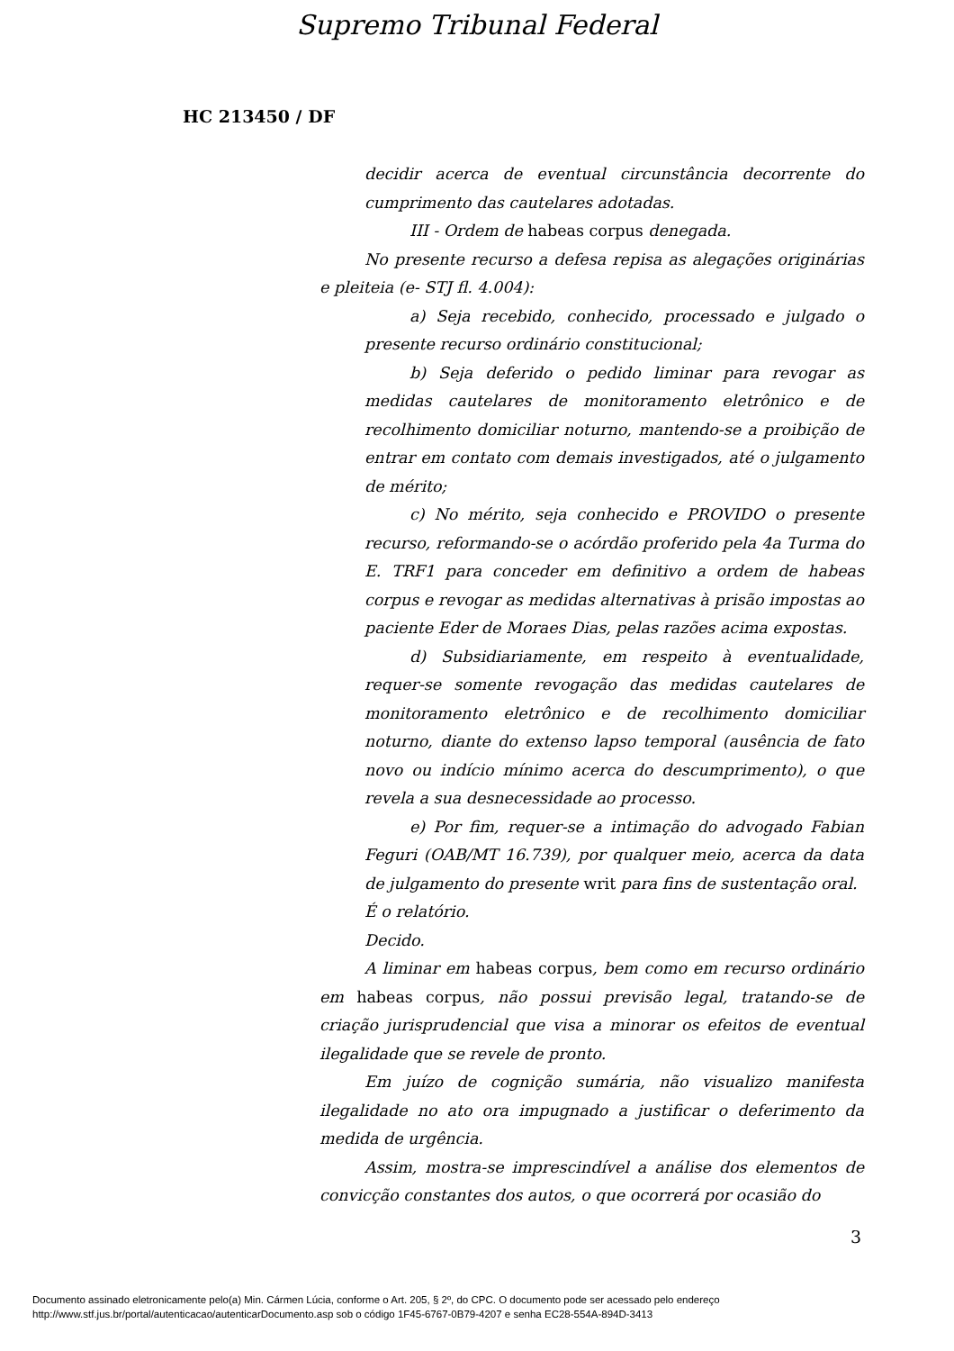Supremo Tribunal Federal
HC 213450 / DF
decidir acerca de eventual circunstância decorrente do cumprimento das cautelares adotadas.
III - Ordem de habeas corpus denegada.
No presente recurso a defesa repisa as alegações originárias e pleiteia (e- STJ fl. 4.004):
a) Seja recebido, conhecido, processado e julgado o presente recurso ordinário constitucional;
b) Seja deferido o pedido liminar para revogar as medidas cautelares de monitoramento eletrônico e de recolhimento domiciliar noturno, mantendo-se a proibição de entrar em contato com demais investigados, até o julgamento de mérito;
c) No mérito, seja conhecido e PROVIDO o presente recurso, reformando-se o acórdão proferido pela 4a Turma do E. TRF1 para conceder em definitivo a ordem de habeas corpus e revogar as medidas alternativas à prisão impostas ao paciente Eder de Moraes Dias, pelas razões acima expostas.
d) Subsidiariamente, em respeito à eventualidade, requer-se somente revogação das medidas cautelares de monitoramento eletrônico e de recolhimento domiciliar noturno, diante do extenso lapso temporal (ausência de fato novo ou indício mínimo acerca do descumprimento), o que revela a sua desnecessidade ao processo.
e) Por fim, requer-se a intimação do advogado Fabian Feguri (OAB/MT 16.739), por qualquer meio, acerca da data de julgamento do presente writ para fins de sustentação oral.
É o relatório.
Decido.
A liminar em habeas corpus, bem como em recurso ordinário em habeas corpus, não possui previsão legal, tratando-se de criação jurisprudencial que visa a minorar os efeitos de eventual ilegalidade que se revele de pronto.
Em juízo de cognição sumária, não visualizo manifesta ilegalidade no ato ora impugnado a justificar o deferimento da medida de urgência.
Assim, mostra-se imprescindível a análise dos elementos de convicção constantes dos autos, o que ocorrerá por ocasião do
3
Documento assinado eletronicamente pelo(a) Min. Cármen Lúcia, conforme o Art. 205, § 2º, do CPC. O documento pode ser acessado pelo endereço
http://www.stf.jus.br/portal/autenticacao/autenticarDocumento.asp sob o código 1F45-6767-0B79-4207 e senha EC28-554A-894D-3413